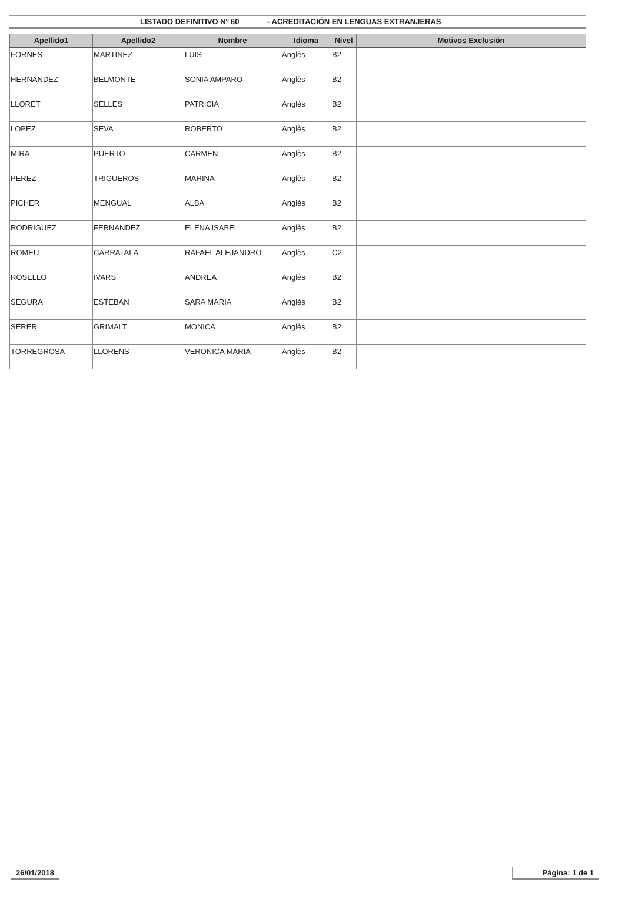LISTADO DEFINITIVO Nº 60 - ACREDITACIÓN EN LENGUAS EXTRANJERAS
| Apellido1 | Apellido2 | Nombre | Idioma | Nivel | Motivos Exclusión |
| --- | --- | --- | --- | --- | --- |
| FORNES | MARTINEZ | LUIS | Anglès | B2 | |
| HERNANDEZ | BELMONTE | SONIA AMPARO | Anglès | B2 | |
| LLORET | SELLES | PATRICIA | Anglès | B2 | |
| LOPEZ | SEVA | ROBERTO | Anglès | B2 | |
| MIRA | PUERTO | CARMEN | Anglès | B2 | |
| PEREZ | TRIGUEROS | MARINA | Anglès | B2 | |
| PICHER | MENGUAL | ALBA | Anglès | B2 | |
| RODRIGUEZ | FERNANDEZ | ELENA ISABEL | Anglès | B2 | |
| ROMEU | CARRATALA | RAFAEL ALEJANDRO | Anglès | C2 | |
| ROSELLO | IVARS | ANDREA | Anglès | B2 | |
| SEGURA | ESTEBAN | SARA MARIA | Anglès | B2 | |
| SERER | GRIMALT | MONICA | Anglès | B2 | |
| TORREGROSA | LLORENS | VERONICA MARIA | Anglès | B2 | |
26/01/2018 Página: 1 de 1